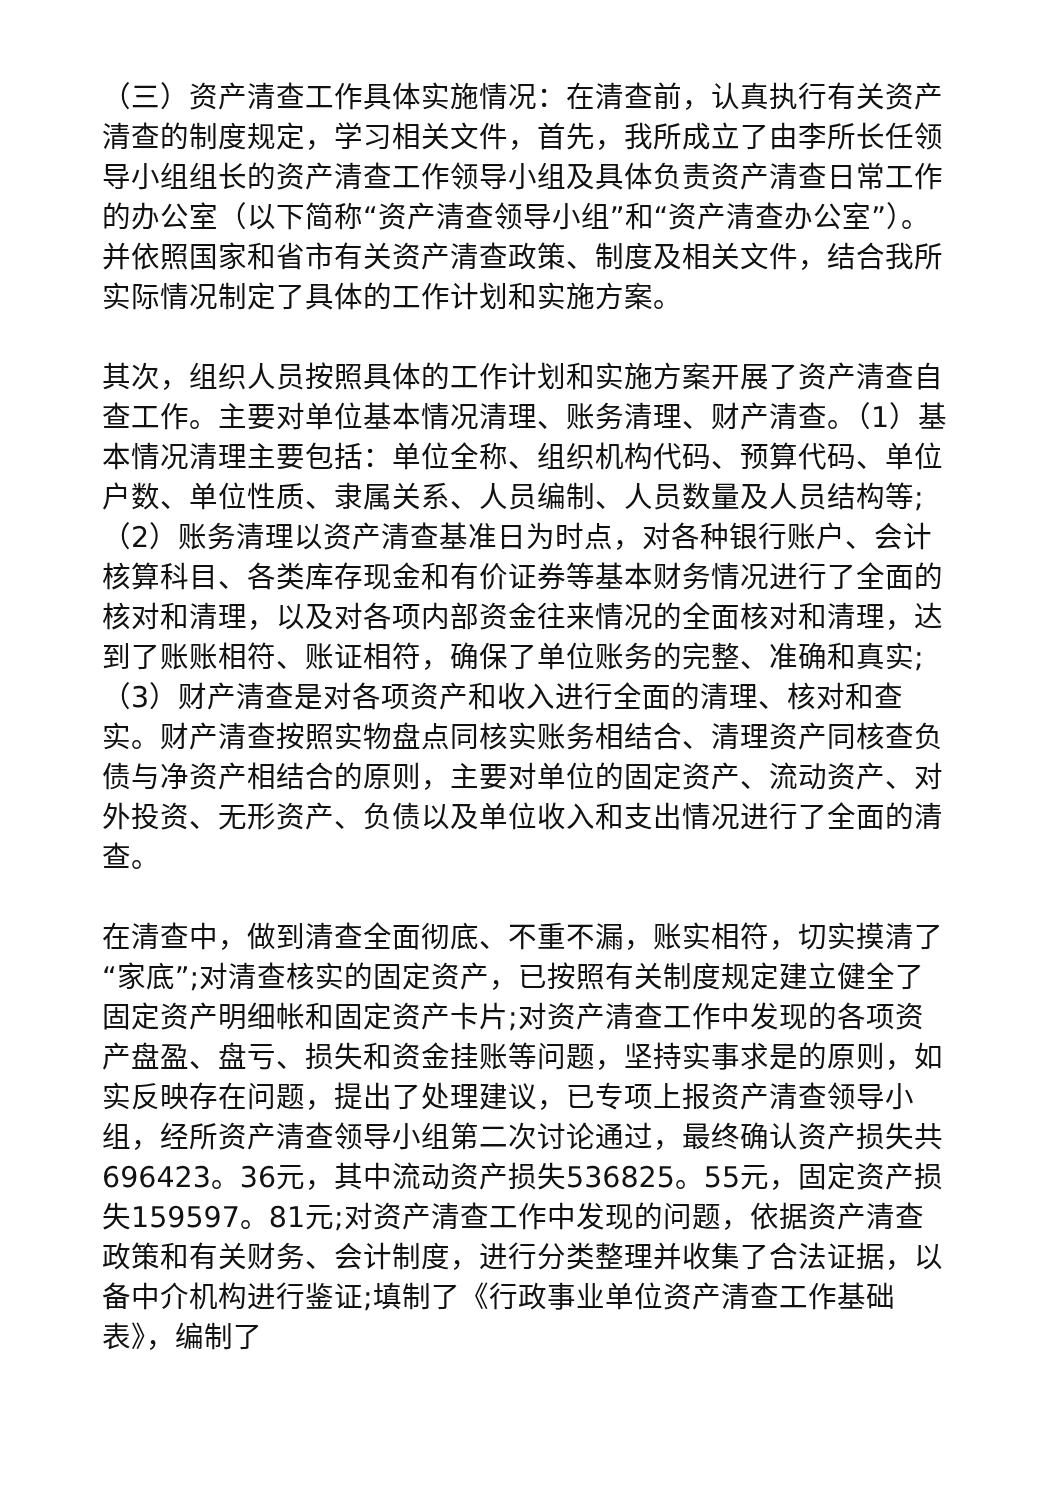（三）资产清查工作具体实施情况：在清查前，认真执行有关资产清查的制度规定，学习相关文件，首先，我所成立了由李所长任领导小组组长的资产清查工作领导小组及具体负责资产清查日常工作的办公室（以下简称“资产清查领导小组”和“资产清查办公室”）。并依照国家和省市有关资产清查政策、制度及相关文件，结合我所实际情况制定了具体的工作计划和实施方案。
其次，组织人员按照具体的工作计划和实施方案开展了资产清查自查工作。主要对单位基本情况清理、账务清理、财产清查。（1）基本情况清理主要包括：单位全称、组织机构代码、预算代码、单位户数、单位性质、隶属关系、人员编制、人员数量及人员结构等;（2）账务清理以资产清查基准日为时点，对各种银行账户、会计核算科目、各类库存现金和有价证券等基本财务情况进行了全面的核对和清理，以及对各项内部资金往来情况的全面核对和清理，达到了账账相符、账证相符，确保了单位账务的完整、准确和真实;（3）财产清查是对各项资产和收入进行全面的清理、核对和查实。财产清查按照实物盘点同核实账务相结合、清理资产同核查负债与净资产相结合的原则，主要对单位的固定资产、流动资产、对外投资、无形资产、负债以及单位收入和支出情况进行了全面的清查。
在清查中，做到清查全面彻底、不重不漏，账实相符，切实摸清了“家底”;对清查核实的固定资产，已按照有关制度规定建立健全了固定资产明细帐和固定资产卡片;对资产清查工作中发现的各项资产盘盈、盘亏、损失和资金挂账等问题，坚持实事求是的原则，如实反映存在问题，提出了处理建议，已专项上报资产清查领导小组，经所资产清查领导小组第二次讨论通过，最终确认资产损失共696423。36元，其中流动资产损失536825。55元，固定资产损失159597。81元;对资产清查工作中发现的问题，依据资产清查政策和有关财务、会计制度，进行分类整理并收集了合法证据，以备中介机构进行鉴证;填制了《行政事业单位资产清查工作基础表》，编制了